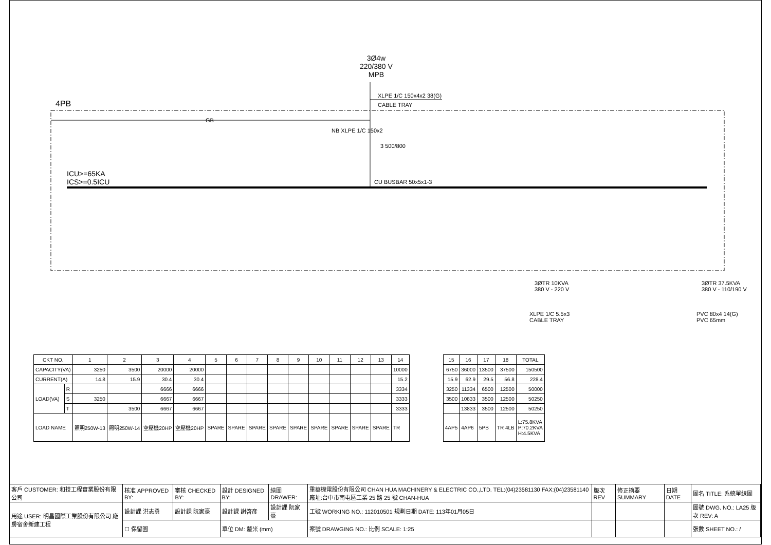3Ø4w
220/380 V
MPB
XLPE 1/C 150x4x2 38(G)
CABLE TRAY
4PB
GB
NB XLPE 1/C 150x2
3 500/800
ICU>=65KA
ICS>=0.5ICU
CU BUSBAR 50x5x1-3
3ØTR 10KVA
380 V - 220 V
3ØTR 37.5KVA
380 V - 110/190 V
XLPE 1/C 5.5x3
CABLE TRAY
PVC 80x4 14(G)
PVC 65mm
| CKT NO. | | 1 | 2 | 3 | 4 | 5 | 6 | 7 | 8 | 9 | 10 | 11 | 12 | 13 | 14 |
| --- | --- | --- | --- | --- | --- | --- | --- | --- | --- | --- | --- | --- | --- | --- | --- |
| CAPACITY(VA) | | 3250 | 3500 | 20000 | 20000 | | | | | | | | | | 10000 |
| CURRENT(A) | | 14.8 | 15.9 | 30.4 | 30.4 | | | | | | | | | | 15.2 |
| LOAD(VA) | R | | | 6666 | 6666 | | | | | | | | | | 3334 |
| | S | 3250 | | 6667 | 6667 | | | | | | | | | | 3333 |
| | T | | 3500 | 6667 | 6667 | | | | | | | | | | 3333 |
| LOAD NAME | | 照明250W-13 | 照明250W-14 | 空壓機20HP | 空壓機20HP | SPARE | SPARE | SPARE | SPARE | SPARE | SPARE | SPARE | SPARE | SPARE | TR |
| 15 | 16 | 17 | 18 | TOTAL |
| --- | --- | --- | --- | --- |
| 6750 | 36000 | 13500 | 37500 | 150500 |
| 15.9 | 62.9 | 29.5 | 56.8 | 228.4 |
| 3250 | 11334 | 6500 | 12500 | 50000 |
| 3500 | 10833 | 3500 | 12500 | 50250 |
| | 13833 | 3500 | 12500 | 50250 |
| 4AP5 | 4AP6 | 5PB | TR 4LB | L:75.8KVA P:70.2KVA H:4.5KVA |
| 客戶 CUSTOMER: 和技工程實業股份有限公司 | 核准 APPROVED BY: | 審核 CHECKED BY: | 設計 DESIGNED BY: | 繪圖 DRAWER: | 重華機電股份有限公司 CHAN HUA MACHINERY & ELECTRIC CO.,LTD. TEL:(04)23581130 FAX:(04)23581140 廠址:台中市南屯區工業 25 路 25 號 CHAN-HUA | 版次 REV | 修正摘要 SUMMARY | 日期 DATE | 圖名 TITLE: 系統單線圖 |
| 用途 USER: 明昌國際工業股份有限公司 廠房宿舍新建工程 | 設計課 洪志勇 | 設計課 阮家豪 | 設計課 謝啓彦 | 設計課 阮家豪 | 工號 WORKING NO.: 112010501 規劃日期 DATE: 113年01月05日 | | | | 圖號 DWG. NO.: LA25 版次 REV: A |
| | ☐ 保留圖 | | 單位 DM: 釐米 (mm) | | 案號 DRAWGING NO.: 比例 SCALE: 1:25 | | | | 張數 SHEET NO.: / |